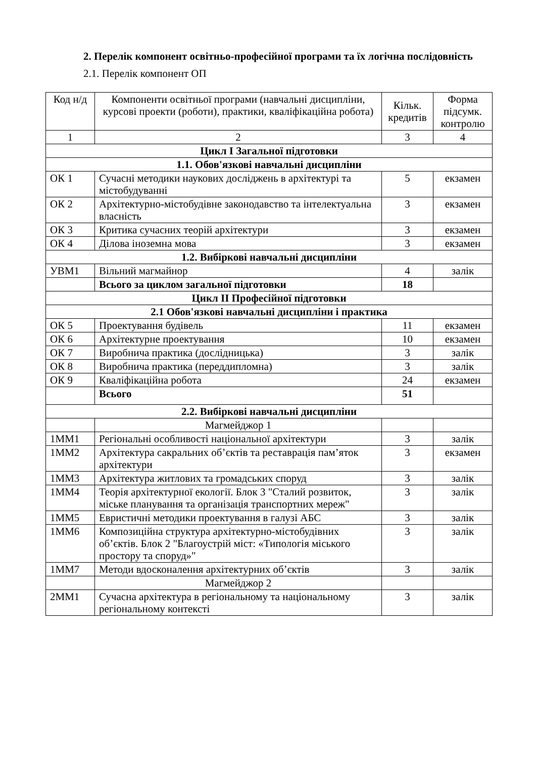2. Перелік компонент освітньо-професійної програми та їх логічна послідовність
2.1. Перелік компонент ОП
| Код н/д | Компоненти освітньої програми (навчальні дисципліни, курсові проекти (роботи), практики, кваліфікаційна робота) | Кільк. кредитів | Форма підсумк. контролю |
| --- | --- | --- | --- |
| 1 | 2 | 3 | 4 |
| Цикл І Загальної підготовки | | | |
| 1.1. Обов'язкові навчальні дисципліни | | | |
| ОК 1 | Сучасні методики наукових досліджень в архітектурі та містобудуванні | 5 | екзамен |
| ОК 2 | Архітектурно-містобудівне законодавство та інтелектуальна власність | 3 | екзамен |
| ОК 3 | Критика сучасних теорій архітектури | 3 | екзамен |
| ОК 4 | Ділова іноземна мова | 3 | екзамен |
| 1.2. Вибіркові навчальні дисципліни | | | |
| УВМ1 | Вільний магмайнор | 4 | залік |
| | Всього за циклом загальної підготовки | 18 | |
| Цикл ІІ Професійної підготовки | | | |
| 2.1 Обов'язкові навчальні дисципліни і практика | | | |
| ОК 5 | Проектування будівель | 11 | екзамен |
| ОК 6 | Архітектурне проектування | 10 | екзамен |
| ОК 7 | Виробнича практика (дослідницька) | 3 | залік |
| ОК 8 | Виробнича практика (переддипломна) | 3 | залік |
| ОК 9 | Кваліфікаційна робота | 24 | екзамен |
| | Всього | 51 | |
| 2.2. Вибіркові навчальні дисципліни | | | |
| | Магмейджор 1 | | |
| 1ММ1 | Регіональні особливості національної архітектури | 3 | залік |
| 1ММ2 | Архітектура сакральних об’єктів та реставрація пам’яток архітектури | 3 | екзамен |
| 1ММ3 | Архітектура житлових та громадських споруд | 3 | залік |
| 1ММ4 | Теорія архітектурної екології. Блок 3 "Сталий розвиток, міське планування та організація транспортних мереж" | 3 | залік |
| 1ММ5 | Евристичні методики проектування в галузі АБС | 3 | залік |
| 1ММ6 | Композиційна структура архітектурно-містобудівних об’єктів. Блок 2 "Благоустрій міст: «Типологія міського простору та споруд»" | 3 | залік |
| 1ММ7 | Методи вдосконалення архітектурних об’єктів | 3 | залік |
| | Магмейджор 2 | | |
| 2ММ1 | Сучасна архітектура в регіональному та національному регіональному контексті | 3 | залік |